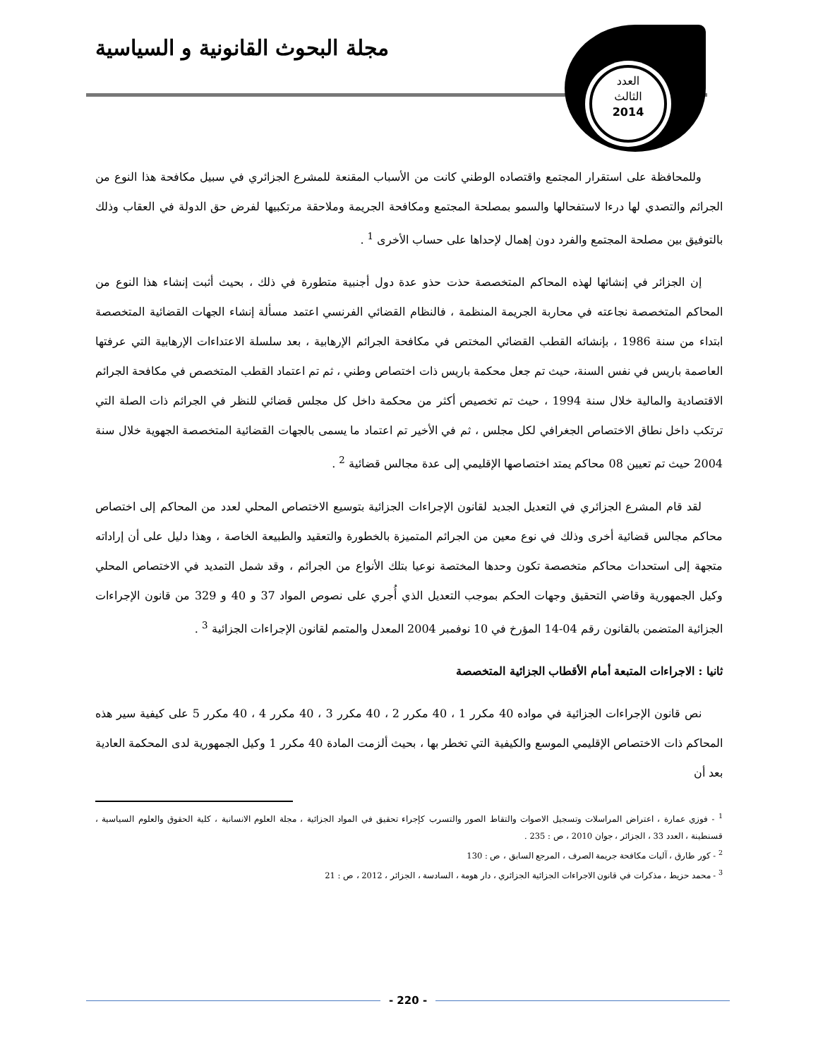مجلة البحوث القانونية و السياسية
العدد
الثالث
2014
وللمحافظة على استقرار المجتمع واقتصاده الوطني كانت من الأسباب المقنعة للمشرع الجزائري في سبيل مكافحة هذا النوع من الجرائم والتصدي لها درءا لاستفحالها والسمو بمصلحة المجتمع ومكافحة الجريمة وملاحقة مرتكبيها لفرض حق الدولة في العقاب وذلك بالتوفيق بين مصلحة المجتمع والفرد دون إهمال لإحداها على حساب الأخرى <sup>1</sup> .
إن الجزائر في إنشائها لهذه المحاكم المتخصصة حذت حذو عدة دول أجنبية متطورة في ذلك ، بحيث أثبت إنشاء هذا النوع من المحاكم المتخصصة نجاعته في محاربة الجريمة المنظمة ، فالنظام القضائي الفرنسي اعتمد مسألة إنشاء الجهات القضائية المتخصصة ابتداء من سنة 1986 ، بإنشائه القطب القضائي المختص في مكافحة الجرائم الإرهابية ، بعد سلسلة الاعتداءات الإرهابية التي عرفتها العاصمة باريس في نفس السنة، حيث تم جعل محكمة باريس ذات اختصاص وطني ، ثم تم اعتماد القطب المتخصص في مكافحة الجرائم الاقتصادية والمالية خلال سنة 1994 ، حيث تم تخصيص أكثر من محكمة داخل كل مجلس قضائي للنظر في الجرائم ذات الصلة التي ترتكب داخل نطاق الاختصاص الجغرافي لكل مجلس ، ثم في الأخير تم اعتماد ما يسمى بالجهات القضائية المتخصصة الجهوية خلال سنة 2004 حيث تم تعيين 08 محاكم يمتد اختصاصها الإقليمي إلى عدة مجالس قضائية <sup>2</sup> .
لقد قام المشرع الجزائري في التعديل الجديد لقانون الإجراءات الجزائية بتوسيع الاختصاص المحلي لعدد من المحاكم إلى اختصاص محاكم مجالس قضائية أخرى وذلك في نوع معين من الجرائم المتميزة بالخطورة والتعقيد والطبيعة الخاصة ، وهذا دليل على أن إراداته متجهة إلى استحداث محاكم متخصصة تكون وحدها المختصة نوعيا بتلك الأنواع من الجرائم ، وقد شمل التمديد في الاختصاص المحلي وكيل الجمهورية وقاضي التحقيق وجهات الحكم بموجب التعديل الذي أُجري على نصوص المواد 37 و 40 و 329 من قانون الإجراءات الجزائية المتضمن بالقانون رقم 04-14 المؤرخ في 10 نوفمبر 2004 المعدل والمتمم لقانون الإجراءات الجزائية <sup>3</sup> .
ثانيا : الاجراءات المتبعة أمام الأقطاب الجزائية المتخصصة
نص قانون الإجراءات الجزائية في مواده 40 مكرر 1 ، 40 مكرر 2 ، 40 مكرر 3 ، 40 مكرر 4 ، 40 مكرر 5 على كيفية سير هذه المحاكم ذات الاختصاص الإقليمي الموسع والكيفية التي تخطر بها ، بحيث ألزمت المادة 40 مكرر 1 وكيل الجمهورية لدى المحكمة العادية بعد أن
<sup>1</sup> - فوزي عمارة ، اعتراض المراسلات وتسجيل الاصوات والتقاط الصور والتسرب كإجراء تحقيق في المواد الجزائية ، مجلة العلوم الانسانية ، كلية الحقوق والعلوم السياسية ، قسنطينة ، العدد 33 ، الجزائر ، جوان 2010 ، ص : 235 .
<sup>2</sup> - كور طارق ، آليات مكافحة جريمة الصرف ، المرجع السابق ، ص : 130
<sup>3</sup> - محمد حزيط ، مذكرات في قانون الاجراءات الجزائية الجزائري ، دار هومة ، السادسة ، الجزائر ، 2012 ، ص : 21
- 220 -